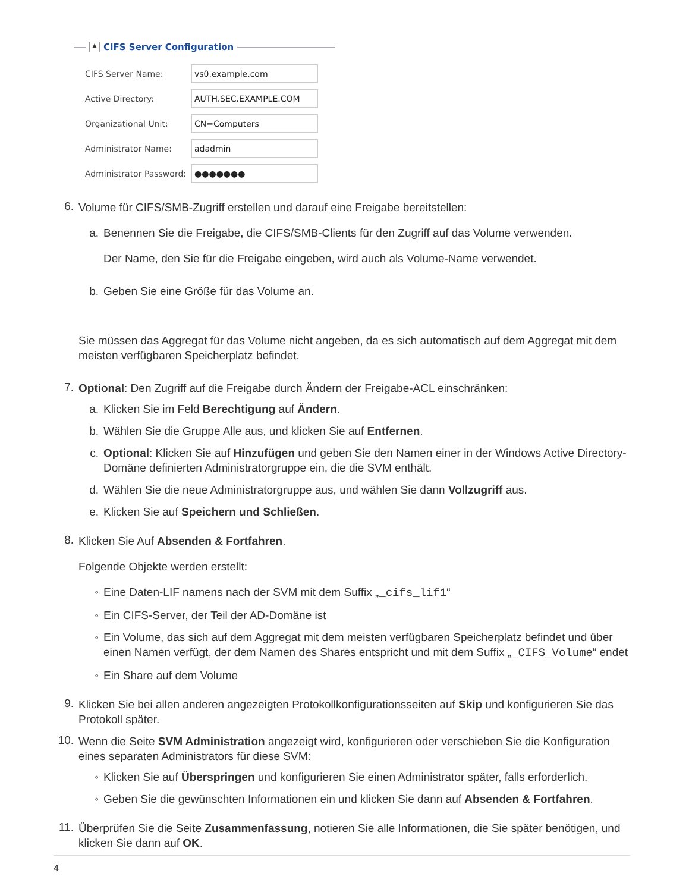▲ CIFS Server Configuration
CIFS Server Name: vs0.example.com
Active Directory: AUTH.SEC.EXAMPLE.COM
Organizational Unit: CN=Computers
Administrator Name: adadmin
Administrator Password: ●●●●●●●
6.
Volume für CIFS/SMB-Zugriff erstellen und darauf eine Freigabe bereitstellen:
a.
Benennen Sie die Freigabe, die CIFS/SMB-Clients für den Zugriff auf das Volume verwenden.
Der Name, den Sie für die Freigabe eingeben, wird auch als Volume-Name verwendet.
b.
Geben Sie eine Größe für das Volume an.
Sie müssen das Aggregat für das Volume nicht angeben, da es sich automatisch auf dem Aggregat mit dem meisten verfügbaren Speicherplatz befindet.
7.
Optional: Den Zugriff auf die Freigabe durch Ändern der Freigabe-ACL einschränken:
a.
Klicken Sie im Feld Berechtigung auf Ändern.
b.
Wählen Sie die Gruppe Alle aus, und klicken Sie auf Entfernen.
c.
Optional: Klicken Sie auf Hinzufügen und geben Sie den Namen einer in der Windows Active Directory-Domäne definierten Administratorgruppe ein, die die SVM enthält.
d.
Wählen Sie die neue Administratorgruppe aus, und wählen Sie dann Vollzugriff aus.
e.
Klicken Sie auf Speichern und Schließen.
8.
Klicken Sie Auf Absenden & Fortfahren.
Folgende Objekte werden erstellt:
◦
Eine Daten-LIF namens nach der SVM mit dem Suffix „_cifs_lif1“
◦
Ein CIFS-Server, der Teil der AD-Domäne ist
◦
Ein Volume, das sich auf dem Aggregat mit dem meisten verfügbaren Speicherplatz befindet und über einen Namen verfügt, der dem Namen des Shares entspricht und mit dem Suffix „_CIFS_Volume“ endet
◦
Ein Share auf dem Volume
9.
Klicken Sie bei allen anderen angezeigten Protokollkonfigurationsseiten auf Skip und konfigurieren Sie das Protokoll später.
10.
Wenn die Seite SVM Administration angezeigt wird, konfigurieren oder verschieben Sie die Konfiguration eines separaten Administrators für diese SVM:
◦
Klicken Sie auf Überspringen und konfigurieren Sie einen Administrator später, falls erforderlich.
◦
Geben Sie die gewünschten Informationen ein und klicken Sie dann auf Absenden & Fortfahren.
11.
Überprüfen Sie die Seite Zusammenfassung, notieren Sie alle Informationen, die Sie später benötigen, und klicken Sie dann auf OK.
4